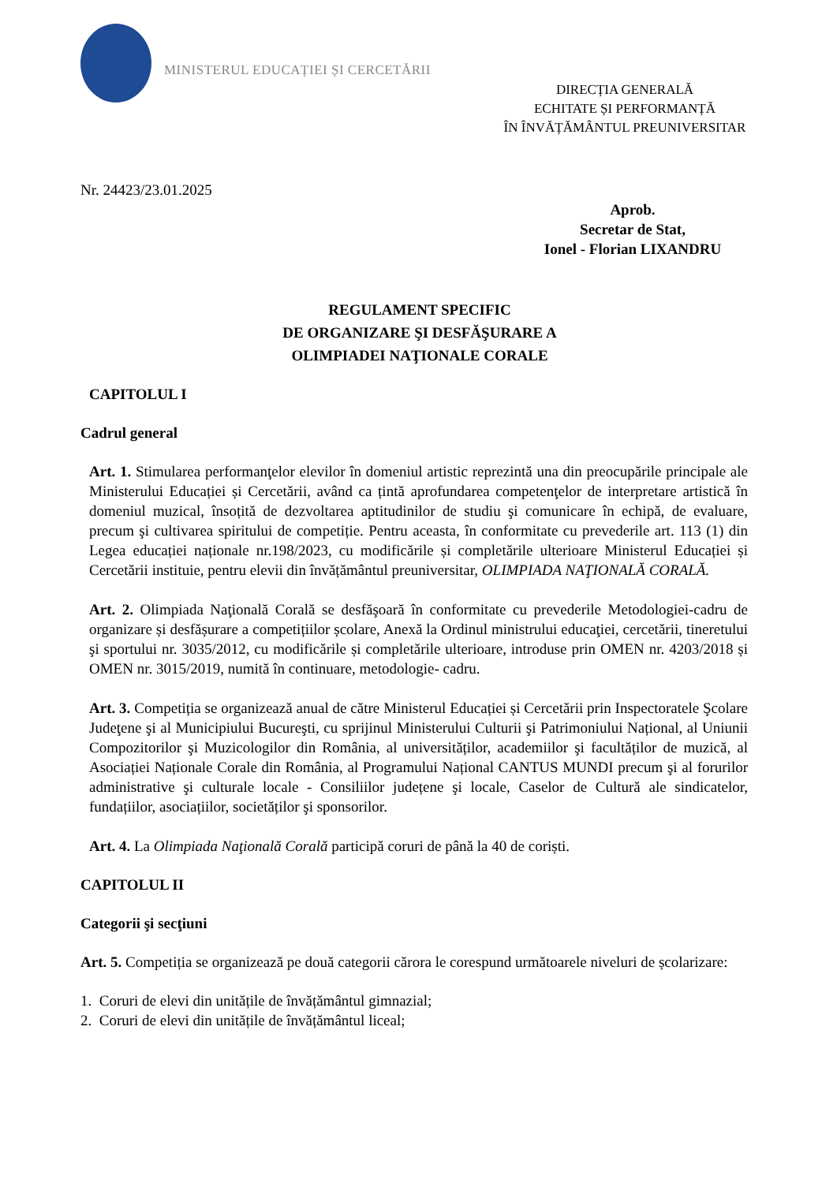MINISTERUL EDUCAȚIEI ȘI CERCETĂRII
DIRECȚIA GENERALĂ
ECHITATE ȘI PERFORMANȚĂ
ÎN ÎNVĂȚĂMÂNTUL PREUNIVERSITAR
Nr. 24423/23.01.2025
Aprob.
Secretar de Stat,
Ionel - Florian LIXANDRU
REGULAMENT SPECIFIC
DE ORGANIZARE ŞI DESFĂŞURARE A
OLIMPIADEI NAŢIONALE CORALE
CAPITOLUL I
Cadrul general
Art. 1. Stimularea performanţelor elevilor în domeniul artistic reprezintă una din preocupările principale ale Ministerului Educației și Cercetării, având ca țintă aprofundarea competenţelor de interpretare artistică în domeniul muzical, însoțită de dezvoltarea aptitudinilor de studiu şi comunicare în echipă, de evaluare, precum şi cultivarea spiritului de competiție. Pentru aceasta, în conformitate cu prevederile art. 113 (1) din Legea educației naționale nr.198/2023, cu modificările și completările ulterioare Ministerul Educației și Cercetării instituie, pentru elevii din învățământul preuniversitar, OLIMPIADA NAŢIONALĂ CORALĂ.
Art. 2. Olimpiada Naţională Corală se desfăşoară în conformitate cu prevederile Metodologiei-cadru de organizare și desfășurare a competițiilor școlare, Anexă la Ordinul ministrului educaţiei, cercetării, tineretului şi sportului nr. 3035/2012, cu modificările și completările ulterioare, introduse prin OMEN nr. 4203/2018 și OMEN nr. 3015/2019, numită în continuare, metodologie- cadru.
Art. 3. Competiția se organizează anual de către Ministerul Educației și Cercetării prin Inspectoratele Şcolare Judeţene şi al Municipiului Bucureşti, cu sprijinul Ministerului Culturii şi Patrimoniului Național, al Uniunii Compozitorilor şi Muzicologilor din România, al universităților, academiilor şi facultăților de muzică, al Asociației Naționale Corale din România, al Programului Național CANTUS MUNDI precum şi al forurilor administrative şi culturale locale - Consiliilor județene şi locale, Caselor de Cultură ale sindicatelor, fundațiilor, asociațiilor, societăților şi sponsorilor.
Art. 4. La Olimpiada Naţională Corală participă coruri de până la 40 de coriști.
CAPITOLUL II
Categorii şi secţiuni
Art. 5. Competiția se organizează pe două categorii cărora le corespund următoarele niveluri de școlarizare:
1. Coruri de elevi din unitățile de învățământul gimnazial;
2. Coruri de elevi din unitățile de învățământul liceal;